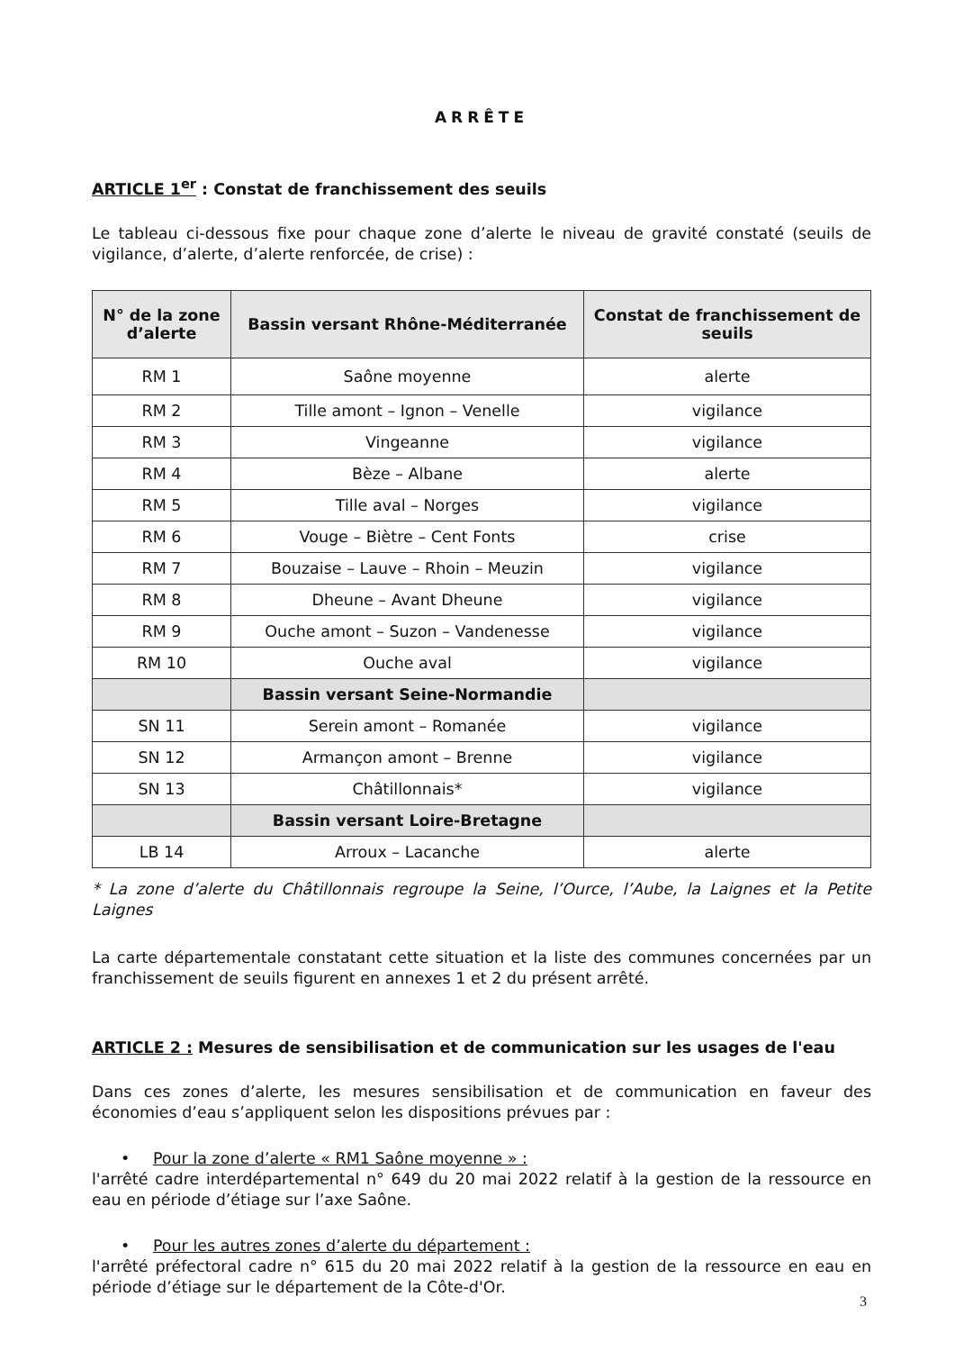ARRÊTE
ARTICLE 1<sup>er</sup> : Constat de franchissement des seuils
Le tableau ci-dessous fixe pour chaque zone d’alerte le niveau de gravité constaté (seuils de vigilance, d’alerte, d’alerte renforcée, de crise) :
| N° de la zone d’alerte | Bassin versant Rhône-Méditerranée | Constat de franchissement de seuils |
| --- | --- | --- |
| RM 1 | Saône moyenne | alerte |
| RM 2 | Tille amont – Ignon – Venelle | vigilance |
| RM 3 | Vingeanne | vigilance |
| RM 4 | Bèze – Albane | alerte |
| RM 5 | Tille aval – Norges | vigilance |
| RM 6 | Vouge – Biètre – Cent Fonts | crise |
| RM 7 | Bouzaise – Lauve – Rhoin – Meuzin | vigilance |
| RM 8 | Dheune – Avant Dheune | vigilance |
| RM 9 | Ouche amont – Suzon – Vandenesse | vigilance |
| RM 10 | Ouche aval | vigilance |
| | Bassin versant Seine-Normandie | |
| SN 11 | Serein amont – Romanée | vigilance |
| SN 12 | Armançon amont – Brenne | vigilance |
| SN 13 | Châtillonnais* | vigilance |
| | Bassin versant Loire-Bretagne | |
| LB 14 | Arroux – Lacanche | alerte |
* La zone d’alerte du Châtillonnais regroupe la Seine, l’Ource, l’Aube, la Laignes et la Petite Laignes
La carte départementale constatant cette situation et la liste des communes concernées par un franchissement de seuils figurent en annexes 1 et 2 du présent arrêté.
ARTICLE 2 : Mesures de sensibilisation et de communication sur les usages de l'eau
Dans ces zones d’alerte, les mesures sensibilisation et de communication en faveur des économies d’eau s’appliquent selon les dispositions prévues par :
• Pour la zone d’alerte « RM1 Saône moyenne » :
l'arrêté cadre interdépartemental n° 649 du 20 mai 2022 relatif à la gestion de la ressource en eau en période d’étiage sur l’axe Saône.
• Pour les autres zones d’alerte du département :
l'arrêté préfectoral cadre n° 615 du 20 mai 2022 relatif à la gestion de la ressource en eau en période d’étiage sur le département de la Côte-d'Or.
3